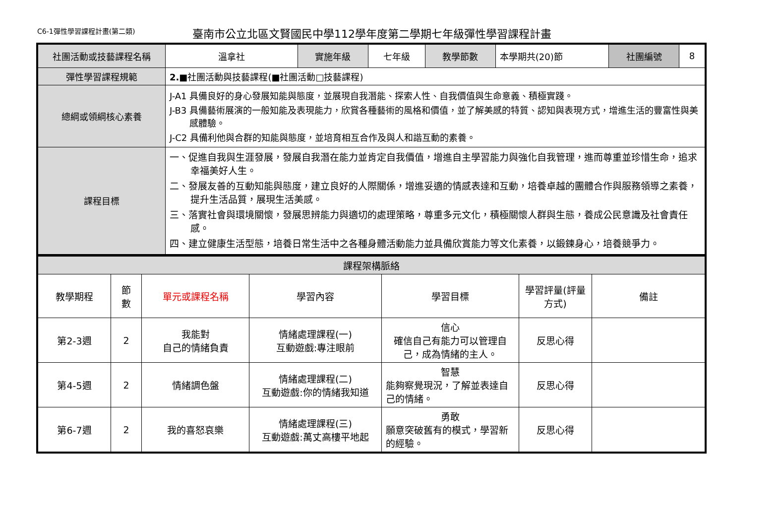C6-1彈性學習課程計畫(第二類)
臺南市公立北區文賢國民中學112學年度第二學期七年級彈性學習課程計畫
| 社團活動或技藝課程名稱 | 溫拿社 | 實施年級 | 七年級 | 教學節數 | 本學期共(20)節 | 社團編號 | 8 |
| 彈性學習課程規範 | 2.■ 社團活動與技藝課程(■社團活動□技藝課程) | | | | | | |
| 總綱或領綱核心素養 | J-A1 具備良好的身心發展知能與態度，並展現自我潛能、探索人性、自我價值與生命意義、積極實踐。 J-B3 具備藝術展演的一般知能及表現能力，欣賞各種藝術的風格和價值，並了解美感的特質、認知與表現方式，增進生活的豐富性與美感體驗。 J-C2 具備利他與合群的知能與態度，並培育相互合作及與人和諧互動的素養。 | | | | | | |
| 課程目標 | 一、促進自我與生涯發展，發展自我潛在能力並肯定自我價值，增進自主學習能力與強化自我管理，進而尊重並珍惜生命，追求幸福美好人生。 二、發展友善的互動知能與態度，建立良好的人際關係，增進妥適的情感表達和互動，培養卓越的團體合作與服務領導之素養，提升生活品質，展現生活美感。 三、落實社會與環境關懷，發展思辨能力與適切的處理策略，尊重多元文化，積極關懷人群與生態，養成公民意識及社會責任感。 四、建立健康生活型態，培養日常生活中之各種身體活動能力並具備欣賞能力等文化素養，以鍛鍊身心，培養競爭力。 | | | | | | |
| 課程架構脈絡 | | | | | | |
| 教學期程 | 節 數 | 單元或課程名稱 | 學習內容 | 學習目標 | 學習評量(評量方式) | 備註 |
| 第2-3週 | 2 | 我能對 自己的情緒負責 | 情緒處理課程(一) 互動遊戲:專注眼前 | 信心 確信自己有能力可以管理自己，成為情緒的主人。 | 反思心得 | |
| 第4-5週 | 2 | 情緒調色盤 | 情緒處理課程(二) 互動遊戲:你的情緒我知道 | 智慧 能夠察覺現況，了解並表達自己的情緒。 | 反思心得 | |
| 第6-7週 | 2 | 我的喜怒哀樂 | 情緒處理課程(三) 互動遊戲:萬丈高樓平地起 | 勇敢 願意突破舊有的模式，學習新的經驗。 | 反思心得 | |